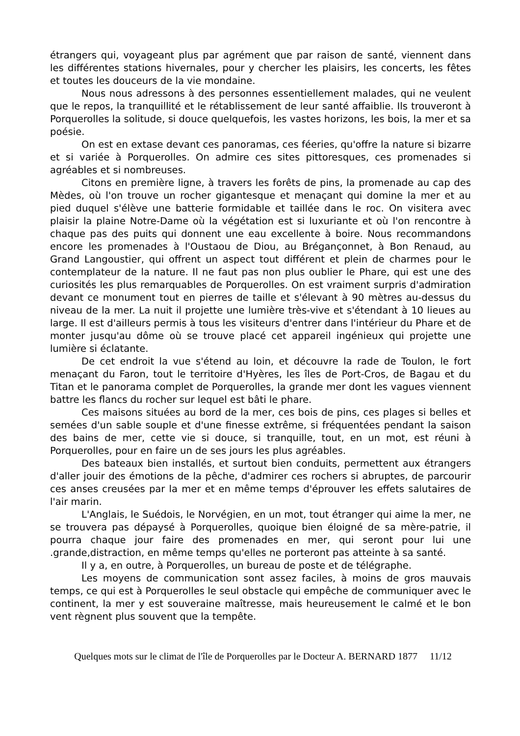étrangers qui, voyageant plus par agrément que par raison de santé, viennent dans les différentes stations hivernales, pour y chercher les plaisirs, les concerts, les fêtes et toutes les douceurs de la vie mondaine.
Nous nous adressons à des personnes essentiellement malades, qui ne veulent que le repos, la tranquillité et le rétablissement de leur santé affaiblie. Ils trouveront à Porquerolles la solitude, si douce quelquefois, les vastes horizons, les bois, la mer et sa poésie.
On est en extase devant ces panoramas, ces féeries, qu'offre la nature si bizarre et si variée à Porquerolles. On admire ces sites pittoresques, ces promenades si agréables et si nombreuses.
Citons en première ligne, à travers les forêts de pins, la promenade au cap des Mèdes, où l'on trouve un rocher gigantesque et menaçant qui domine la mer et au pied duquel s'élève une batterie formidable et taillée dans le roc. On visitera avec plaisir la plaine Notre-Dame où la végétation est si luxuriante et où l'on rencontre à chaque pas des puits qui donnent une eau excellente à boire. Nous recommandons encore les promenades à l'Oustaou de Diou, au Bréganҫonnet, à Bon Renaud, au Grand Langoustier, qui offrent un aspect tout différent et plein de charmes pour le contemplateur de la nature. Il ne faut pas non plus oublier le Phare, qui est une des curiosités les plus remarquables de Porquerolles. On est vraiment surpris d'admiration devant ce monument tout en pierres de taille et s'élevant à 90 mètres au-dessus du niveau de la mer. La nuit il projette une lumière très-vive et s'étendant à 10 lieues au large. Il est d'ailleurs permis à tous les visiteurs d'entrer dans l'intérieur du Phare et de monter jusqu'au dôme où se trouve placé cet appareil ingénieux qui projette une lumière si éclatante.
De cet endroit la vue s'étend au loin, et découvre la rade de Toulon, le fort menaçant du Faron, tout le territoire d'Hyères, les îles de Port-Cros, de Bagau et du Titan et le panorama complet de Porquerolles, la grande mer dont les vagues viennent battre les flancs du rocher sur lequel est bâti le phare.
Ces maisons situées au bord de la mer, ces bois de pins, ces plages si belles et semées d'un sable souple et d'une finesse extrême, si fréquentées pendant la saison des bains de mer, cette vie si douce, si tranquille, tout, en un mot, est réuni à Porquerolles, pour en faire un de ses jours les plus agréables.
Des bateaux bien installés, et surtout bien conduits, permettent aux étrangers d'aller jouir des émotions de la pêche, d'admirer ces rochers si abruptes, de parcourir ces anses creusées par la mer et en même temps d'éprouver les effets salutaires de l'air marin.
L'Anglais, le Suédois, le Norvégien, en un mot, tout étranger qui aime la mer, ne se trouvera pas dépaysé à Porquerolles, quoique bien éloigné de sa mère-patrie, il pourra chaque jour faire des promenades en mer, qui seront pour lui une .grande,distraction, en même temps qu'elles ne porteront pas atteinte à sa santé.
Il y a, en outre, à Porquerolles, un bureau de poste et de télégraphe.
Les moyens de communication sont assez faciles, à moins de gros mauvais temps, ce qui est à Porquerolles le seul obstacle qui empêche de communiquer avec le continent, la mer y est souveraine maîtresse, mais heureusement le calmé et le bon vent règnent plus souvent que la tempête.
Quelques mots sur le climat de l'île de Porquerolles par le Docteur A. BERNARD 1877 11/12